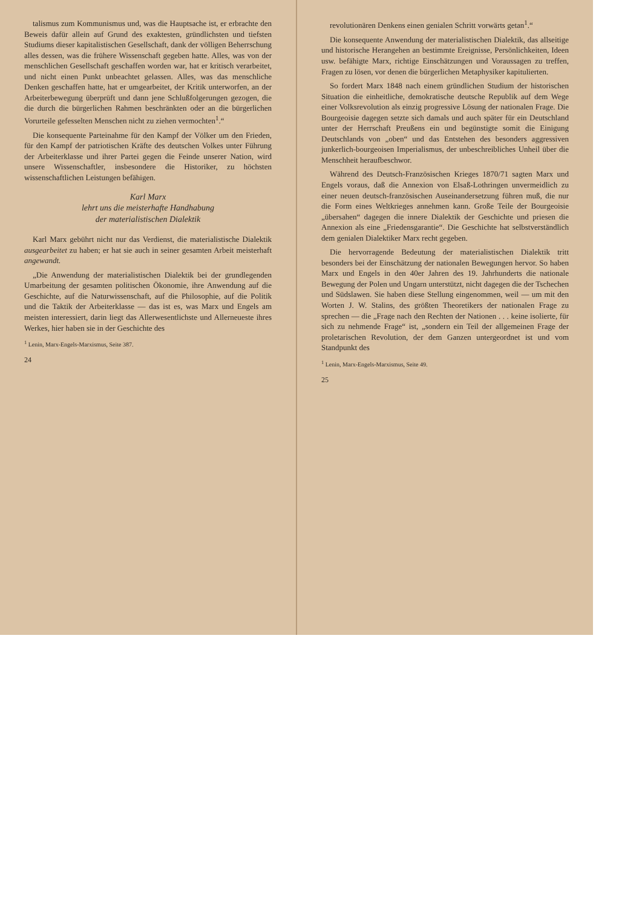talismus zum Kommunismus und, was die Hauptsache ist, er erbrachte den Beweis dafür allein auf Grund des exaktesten, gründlichsten und tiefsten Studiums dieser kapitalistischen Gesellschaft, dank der völligen Beherrschung alles dessen, was die frühere Wissenschaft gegeben hatte. Alles, was von der menschlichen Gesellschaft geschaffen worden war, hat er kritisch verarbeitet, und nicht einen Punkt unbeachtet gelassen. Alles, was das menschliche Denken geschaffen hatte, hat er umgearbeitet, der Kritik unterworfen, an der Arbeiterbewegung überprüft und dann jene Schlußfolgerungen gezogen, die die durch die bürgerlichen Rahmen beschränkten oder an die bürgerlichen Vorurteile gefesselten Menschen nicht zu ziehen vermochten<sup>1</sup>.“
Die konsequente Parteinahme für den Kampf der Völker um den Frieden, für den Kampf der patriotischen Kräfte des deutschen Volkes unter Führung der Arbeiterklasse und ihrer Partei gegen die Feinde unserer Nation, wird unsere Wissenschaftler, insbesondere die Historiker, zu höchsten wissenschaftlichen Leistungen befähigen.
Karl Marx
lehrt uns die meisterhafte Handhabung
der materialistischen Dialektik
Karl Marx gebührt nicht nur das Verdienst, die materialistische Dialektik ausgearbeitet zu haben; er hat sie auch in seiner gesamten Arbeit meisterhaft angewandt.
„Die Anwendung der materialistischen Dialektik bei der grundlegenden Umarbeitung der gesamten politischen Ökonomie, ihre Anwendung auf die Geschichte, auf die Naturwissenschaft, auf die Philosophie, auf die Politik und die Taktik der Arbeiterklasse — das ist es, was Marx und Engels am meisten interessiert, darin liegt das Allerwesentlichste und Allerneueste ihres Werkes, hier haben sie in der Geschichte des
<sup>1</sup> Lenin, Marx-Engels-Marxismus, Seite 387.
24
revolutionären Denkens einen genialen Schritt vorwärts getan<sup>1</sup>.“
Die konsequente Anwendung der materialistischen Dialektik, das allseitige und historische Herangehen an bestimmte Ereignisse, Persönlichkeiten, Ideen usw. befähigte Marx, richtige Einschätzungen und Voraussagen zu treffen, Fragen zu lösen, vor denen die bürgerlichen Metaphysiker kapitulierten.
So fordert Marx 1848 nach einem gründlichen Studium der historischen Situation die einheitliche, demokratische deutsche Republik auf dem Wege einer Volksrevolution als einzig progressive Lösung der nationalen Frage. Die Bourgeoisie dagegen setzte sich damals und auch später für ein Deutschland unter der Herrschaft Preußens ein und begünstigte somit die Einigung Deutschlands von „oben“ und das Entstehen des besonders aggressiven junkerlich-bourgeoisen Imperialismus, der unbeschreibliches Unheil über die Menschheit heraufbeschwor.
Während des Deutsch-Französischen Krieges 1870/71 sagten Marx und Engels voraus, daß die Annexion von Elsaß-Lothringen unvermeidlich zu einer neuen deutsch-französischen Auseinandersetzung führen muß, die nur die Form eines Weltkrieges annehmen kann. Große Teile der Bourgeoisie „übersahen“ dagegen die innere Dialektik der Geschichte und priesen die Annexion als eine „Friedensgarantie“. Die Geschichte hat selbstverständlich dem genialen Dialektiker Marx recht gegeben.
Die hervorragende Bedeutung der materialistischen Dialektik tritt besonders bei der Einschätzung der nationalen Bewegungen hervor. So haben Marx und Engels in den 40er Jahren des 19. Jahrhunderts die nationale Bewegung der Polen und Ungarn unterstützt, nicht dagegen die der Tschechen und Südslawen. Sie haben diese Stellung eingenommen, weil — um mit den Worten J. W. Stalins, des größten Theoretikers der nationalen Frage zu sprechen — die „Frage nach den Rechten der Nationen . . . keine isolierte, für sich zu nehmende Frage“ ist, „sondern ein Teil der allgemeinen Frage der proletarischen Revolution, der dem Ganzen untergeordnet ist und vom Standpunkt des
<sup>1</sup> Lenin, Marx-Engels-Marxismus, Seite 49.
25